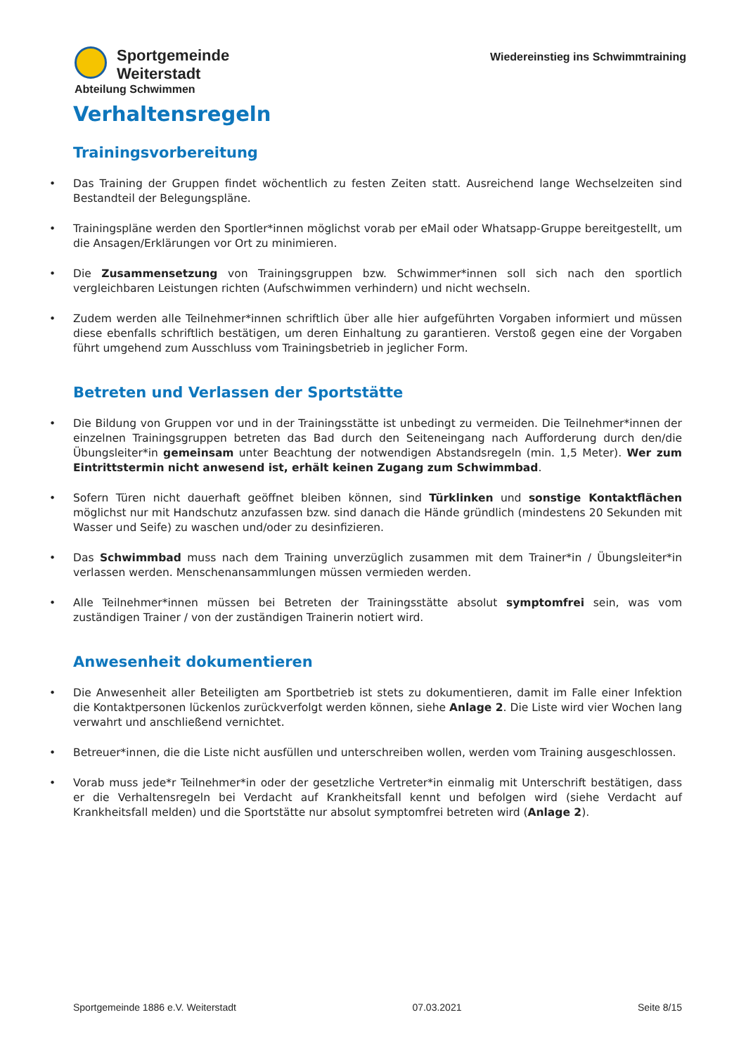Sportgemeinde Weiterstadt
Abteilung Schwimmen
Wiedereinstieg ins Schwimmtraining
Verhaltensregeln
Trainingsvorbereitung
Das Training der Gruppen findet wöchentlich zu festen Zeiten statt. Ausreichend lange Wechselzeiten sind Bestandteil der Belegungspläne.
Trainingspläne werden den Sportler*innen möglichst vorab per eMail oder Whatsapp-Gruppe bereitgestellt, um die Ansagen/Erklärungen vor Ort zu minimieren.
Die Zusammensetzung von Trainingsgruppen bzw. Schwimmer*innen soll sich nach den sportlich vergleichbaren Leistungen richten (Aufschwimmen verhindern) und nicht wechseln.
Zudem werden alle Teilnehmer*innen schriftlich über alle hier aufgeführten Vorgaben informiert und müssen diese ebenfalls schriftlich bestätigen, um deren Einhaltung zu garantieren. Verstoß gegen eine der Vorgaben führt umgehend zum Ausschluss vom Trainingsbetrieb in jeglicher Form.
Betreten und Verlassen der Sportstätte
Die Bildung von Gruppen vor und in der Trainingsstätte ist unbedingt zu vermeiden. Die Teilnehmer*innen der einzelnen Trainingsgruppen betreten das Bad durch den Seiteneingang nach Aufforderung durch den/die Übungsleiter*in gemeinsam unter Beachtung der notwendigen Abstandsregeln (min. 1,5 Meter). Wer zum Eintrittstermin nicht anwesend ist, erhält keinen Zugang zum Schwimmbad.
Sofern Türen nicht dauerhaft geöffnet bleiben können, sind Türklinken und sonstige Kontaktflächen möglichst nur mit Handschutz anzufassen bzw. sind danach die Hände gründlich (mindestens 20 Sekunden mit Wasser und Seife) zu waschen und/oder zu desinfizieren.
Das Schwimmbad muss nach dem Training unverzüglich zusammen mit dem Trainer*in / Übungsleiter*in verlassen werden. Menschenansammlungen müssen vermieden werden.
Alle Teilnehmer*innen müssen bei Betreten der Trainingsstätte absolut symptomfrei sein, was vom zuständigen Trainer / von der zuständigen Trainerin notiert wird.
Anwesenheit dokumentieren
Die Anwesenheit aller Beteiligten am Sportbetrieb ist stets zu dokumentieren, damit im Falle einer Infektion die Kontaktpersonen lückenlos zurückverfolgt werden können, siehe Anlage 2. Die Liste wird vier Wochen lang verwahrt und anschließend vernichtet.
Betreuer*innen, die die Liste nicht ausfüllen und unterschreiben wollen, werden vom Training ausgeschlossen.
Vorab muss jede*r Teilnehmer*in oder der gesetzliche Vertreter*in einmalig mit Unterschrift bestätigen, dass er die Verhaltensregeln bei Verdacht auf Krankheitsfall kennt und befolgen wird (siehe Verdacht auf Krankheitsfall melden) und die Sportstätte nur absolut symptomfrei betreten wird (Anlage 2).
Sportgemeinde 1886 e.V. Weiterstadt 07.03.2021 Seite 8/15